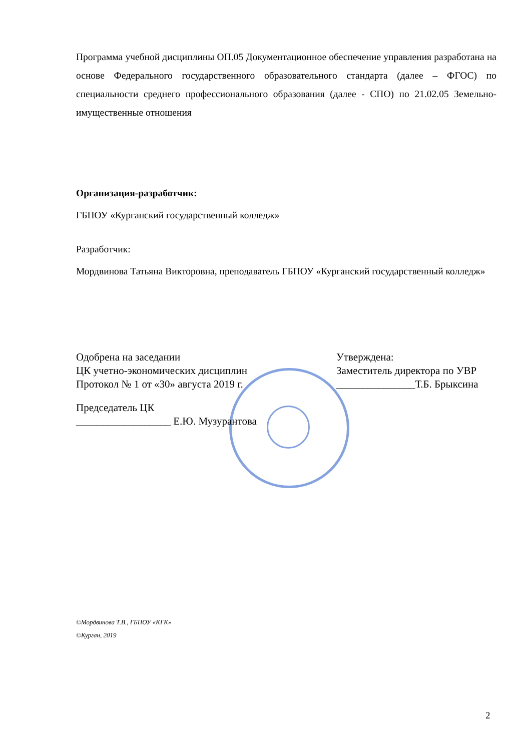Программа учебной дисциплины ОП.05 Документационное обеспечение управления разработана на основе Федерального государственного образовательного стандарта (далее – ФГОС) по специальности среднего профессионального образования (далее - СПО) по 21.02.05 Земельно-имущественные отношения
Организация-разработчик:
ГБПОУ «Курганский государственный колледж»
Разработчик:
Мордвинова Татьяна Викторовна, преподаватель ГБПОУ «Курганский государственный колледж»
Одобрена на заседании Утверждена:
ЦК учетно-экономических дисциплин Заместитель директора по УВР
Протокол № 1 от «30» августа 2019 г. _______________Т.Б. Брыксина
Председатель ЦК
__________________ Е.Ю. Музурантова
©Мордвинова Т.В., ГБПОУ «КГК»
©Курган, 2019
2